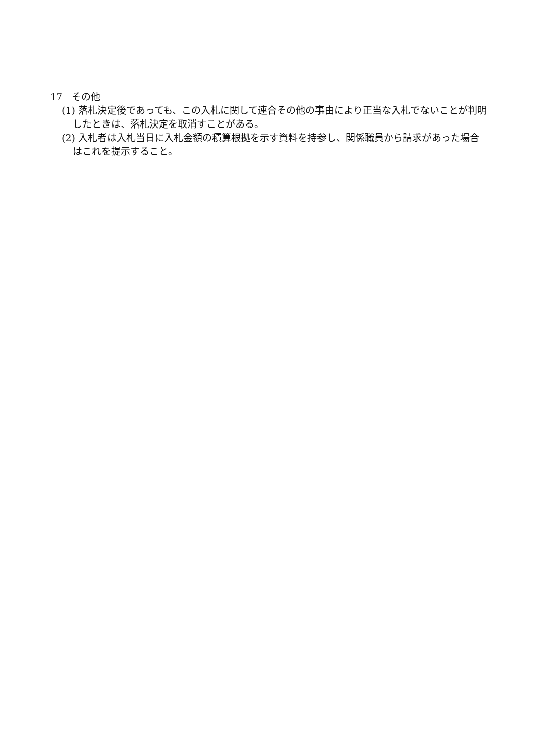17　その他
(1) 落札決定後であっても、この入札に関して連合その他の事由により正当な入札でないことが判明したときは、落札決定を取消すことがある。
(2) 入札者は入札当日に入札金額の積算根拠を示す資料を持参し、関係職員から請求があった場合はこれを提示すること。